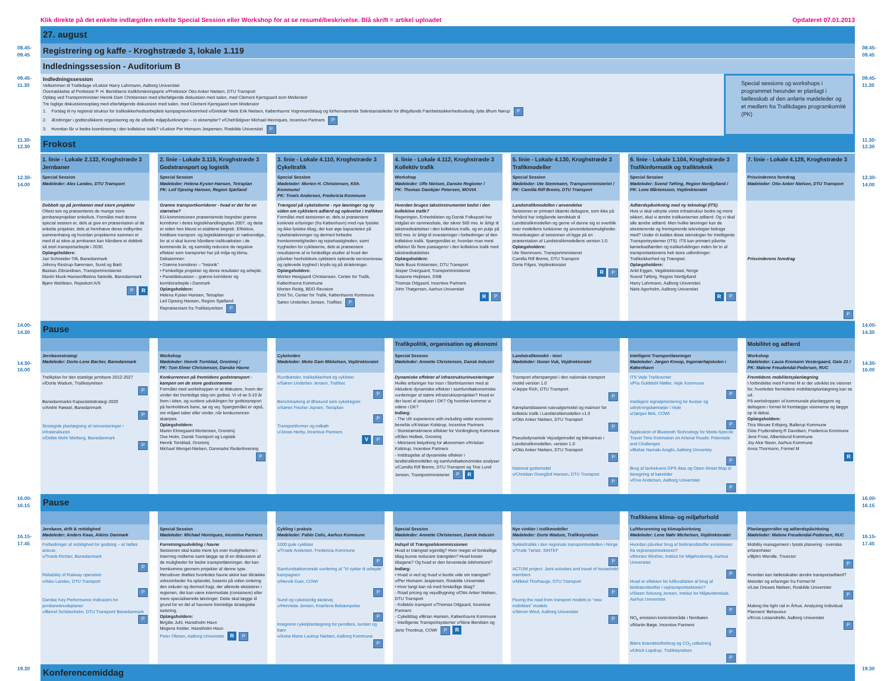Klik direkte på det enkelte indlæg/den enkelte Special Session eller Workshop for at se resumé/beskrivelse. Blå skrift = artikel uploadet Opdateret 07.01.2013
27. august
08.45-
09.45
Registrering og kaffe - Kroghstræde 3, lokale 1.119
08.45-
09.45
Indledningssession - Auditorium B
09.45-
11.30
Indledningssession
Velkommen til Trafikdage v/Lektor Harry Lahrmann, Aalborg Universitet
Overrækkelse af Professor P. H. Bendtsens trafikforskningspris v/Professor Otto Anker Nielsen, DTU Transport
Oplæg ved Transportminister Henrik Dam Christensen med efterfølgende diskussion med salen, med Clement Kjersgaard som Moderator
Tre faglige diskussionsoplæg med efterfølgende diskussion med salen, med Clement Kjersgaard som Moderator
1. Forslag til ny regional struktur for trafiksikkerhedsarbejdets kampagnevirksomhed v/Direktør Niels Erik Nielsen, Københavns Vognmandslaug og forhenværende Sekretariatsleder for Østjyllands Færdselssikkerhedsudvalg Jytte Ørum Nørup P
2. Ændringer i godstrafikkens organisering og de afledte miljøpåvirkninger – to eksempler? v/Chefrådgiver Michael Henriques, Incentive Partners P
3. Hvordan får vi bedre koordinering i den kollektive trafik? v/Lektor Per Homann Jespersen, Roskilde Universitet P
Special sessions og workshops i programmet herunder er planlagt i fællesskab af den anførte mødeleder og et medlem fra Trafikdages programkomité (PK)
09.45-
11.30
11.30-
12.30
Frokost
11.30-
12.30
12.30-
14.00
1. linie - Lokale 2.132, Kroghstræde 3
Jernbaner
2. linie - Lokale 3.115, Kroghstræde 3
Godstransport og logistik
3. linie - Lokale 4.110, Kroghstræde 3
Cykeltrafik
4. linie - Lokale 4.112, Kroghstræde 3
Kollektiv trafik
5. linie - Lokale 4.130, Kroghstræde 3
Trafikmodeller
6. linie - Lokale 1.104, Kroghstræde 3
Trafikinformatik og trafikteknik
7. linie - Lokale 4.128, Kroghstræde 3
Special Session
Mødeleder: Alex Landex, DTU Transport
Special Session
Mødeleder: Helena Kyster-Hansen, Tetraplan
PK: Leif Gjesing Hansen, Region Sjælland
Special Session
Mødeleder: Morten H. Christensen, Kbh. Kommune/
PK: Troels Andersen, Fredericia Kommune
Workshop
Mødeleder: Uffe Nielsen, Danske Regioner /
PK: Thomas Damkjær Petersen, MOVIA
Special Session
Mødeleder: Ute Stemmann, Transportministeriet /
PK: Camilla Riff Brems, DTU Transport
Special Session
Mødeleder: Svend Tøfting, Region Nordjylland /
PK: Lene Mårtensson, Vejdirektoratet
Prisvinderens foredrag
Mødeleder: Otto Anker Nielsen, DTU Transport
Dobbelt op på jernbanen med store projekter
Oftest ses og præsenteres de mange store jernbaneprojekter enkeltvis. Formålet med denne special session er, dels at give en præsentation af de enkelte projekter, dels at fremhæve deres indbyrdes sammenhæng og hvordan projekterne sammen er med til at sikre at jernbanen kan håndtere et dobbelt så stort transportarbejde i 2030.
Oplægsholdere:
Jan Schneider-Tilli, Banedanmark
Johnny Restrup-Sørensen, Sund og Bælt
Bastian Zibrandtsen, Transportministeriet
Martin Munk Hansen/Betina Søreide, Banedanmark
Bjørn Wahlsten, Rejsekort A/S
P R
Grønne transportkorridorer - hvad er det for en størrelse?
EU-kommissionen præsenterede begrebet grønne korridorer i deres logistikhandlingsplan 2007, og dette er siden hen blevet et etableret begreb. Effektive, holdbare transport- og logistikløsninger er nødvendige, for at vi skal kunne håndtere trafikvæksten i de kommende år, og samtidig reducere de negative effekter som transporter har på miljø og klima.
Debatemner:
• Grønne korridorer – ”historik”
• Forskellige projekter og deres resultater og arbejde:
• Paneldiskussion – grønne korridorer og korridorarbejde i Danmark
Oplægsholdere:
Helena Kyster-Hansen, Tetraplan
Leif Gjesing Hansen, Region Sjælland
Repræsentant fra Trafikstyrelsen P
Trængsel på cykelstierne - nye løsninger og ny viden om cyklisters adfærd og oplevelse i trafikken
Formålet med sessionen er, dels at præsentere konkrete erfaringer (fra København) med nye fysiske og ikke-fysiske tiltag, der kan øge kapaciteten på cykelstræknninger og dermed forbedre fremkommeligheden og rejsehastigheden, samt trygheden for cyklisterne, dels at præsentere resultaterne af to forskellige studier af hvad der påvirker henholdsvis cyklisters oplevede serviceniveau og oplevede tryghed i kryds og på strækninger.
Oplægsholdere:
Morten Heegaard Christensen, Center for Trafik, Københavns Kommune
Morten Rettig, BDO Revision
Emil Tin, Center for Trafik, Københavns Kommune
Søren Underlien Jensen, Traffitec P
Hvordan bruges takstinstrumentet bedst i den kollektive trafik?
Regeringen, Enhedslisten og Dansk Folkeparti har indgået en rammeaftale, der sikrer 500 mio. kr årligt til takstnedsættelser i den kollektive trafik, og en pulje på 500 mio. kr årligt til investeringer i forbedringer af den kollektive trafik. Spørgsmålet er, hvordan man mest effektivt får flere passagerer i den kollektive trafik med takstnedsættelser.
Oplægsholdere:
Niels Buus Kristensen, DTU Transport
Jesper Overgaard, Transportministeriet
Susanne Hejlesen, DSB
Thomas Odgaard, Incentive Partners
John Thøgersen, Aarhus Universitet
R P
Landstrafikmodellen i anvendelse
Sessionen er primært tiltænkt deltagere, som ikke på forhånd har indgående kendskab til Landstrafikmodellen og gerne vil danne sig et overblik over modellens funktioner og anvendelsesmuligheder. Hovedvægten af sessionen vil ligge på en præsentation af Landstrafikmodellens version 1.0.
Oplægsholdere:
Ute Stemmann, Transportministeriet
Camilla Riff Brems, DTU Transport
Dorte Filges, Vejdirektoratet
R P
Adfærdspåvirkning med ny teknologi (ITS)
Hvis vi skal udnytte vores infrastruktur bedre og mere sikkert, skal vi ændre trafikanternes adfærd. Og vi skal alle ændre adfærd. Men hvilke løsninger kan de eksisterende og fremspirende teknologier bidrage med? Under ét kaldes disse teknologier for Intelligente Transportsystemer (ITS). ITS kan primært påvirke kørselsadfærden og trafikafviklingen inden for to af transportsektorens helt store udfordringer: Trafiksikkerhed og Trængsel.
Oplægsholdere:
Arild Eggen, Vegdirektoratet, Norge
Svend Tøfting, Region Nordjylland
Harry Lahrmann, Aalborg Universitet
Niels Agerholm, Aalborg Universitet
R P
Prisvinderens foredrag
P
12.30-
14.00
14.00-
14.30
Pause
14.00-
14.30
14.30-
16.00
Trafikpolitik, organisation og økonomi
Mobilitet og adfærd
Jernbanestrategi
Mødeleder: Dorte-Lene Bacher, Banedanmark
Workshop
Mødeleder: Henrik Tornblad, Grontmij /
PK: Tom Elmer Christensen, Danske Havne
Cykelviden
Mødeleder: Mette Dam Mikkelsen, Vejdirektoratet
Special Session
Mødeleder: Annette Christensen, Dansk Industri
Landstrafikmodel - teori
Mødeleder: Goran Vuk, Vejdirektoratet
Intelligent Transportløsninger
Mødeleder: Jørgen Knoop, Ingeniørhøjskolen i København
Workshop
Mødeleder: Laura Kromann Vestergaard, Gate 21 /
PK: Malene Freudendal-Pedersen, RUC
Trafikplan for den statslige jernbane 2012-2027
v/Dorte Wadum, Trafikstyrelsen
P
Banedanmarks Kapacitetsstrategi 2020
v/André Røssel, Banedanmark
P
Strategisk planlægning af reinvesteringer i infrastrukturen
v/Didde Mohr Morberg, Banedanmark
P
Konkurrencen på fremtidens godstransport - kampen om de store godsstrømme
Formålet med workshoppen er at diskutere, hvem der vinder det fremtidige slag om godset. Vi vil se 5-10 år frem i tiden, og vurdere udviklingen for godstransport på henholdsvis bane, sø og vej. Spørgsmålet er også, om miljøet taber eller vinder, når konkurrencen skærpes.
Oplægsholdere:
Martin Elmegaard Mortensen, Grontmij
Ove Holm, Dansk Transport og Logistik
Henrik Tornblad, Grontmij
Michael Wengel-Nielsen, Danmarks Rederiforening
P
Rundkørsler, trafiksikkerhed og cyklister
v/Søren Underlien Jensen, Traffitec
P
Benchmarking af Øresund som cykelregion
v/Søren Fischer Jepsen, Tetraplan
P
Transportformer og indkøb
v/Jonas Herby, Incentive Partners
V P
Dynamiske effekter af infrastrukturinvesteringer
Hvilke erfaringer har man i Storbritannien med at inkludere dynamiske effekter i samfundsøkonomiske vurderinger af større infrastrukturprojekter? Hvad er der lavet af analyser i DK? Og hvordan kommer vi videre i DK?
Indlæg:
- The UK experience with including wider economic benefits v/Kristian Kolstrup, Incentive Partners
- Storstrømsbroens effekter for Vordingborg Kommune v/Ellen Holbek, Grontmij
- Metroens betydning for økonomien v/Kristian Kolstrup, Incentive Partners
- Inddragelse af dynamiske effekter i landstrafikmodellen og samfundsøkonomiske analyser v/Camilla Riff Brems, DTU Transport og Tine Lund Jensen, Transportministeriet P R
Transport efterspørgsel i den nationale transport model version 1.0
v/Jeppe Rich, DTU Transport
P
Køreplansbaseret rutevalgsmodel og matricer for kollektiv trafik i Landstrafikmodellen v1.0
v/Otto Anker Nielsen, DTU Transport
P
Pseudodynamisk Vejvalgsmodel og bilmatricer i Landstrafikmodellen, version 1.0
v/Otto Anker Nielsen, DTU Transport
P
National godsmodel
v/Christian Overgård Hansen, DTU Transport
P
ITS Vejle Trafikcenter
v/Pia Gulddahl Møller, Vejle Kommune
P
Intelligent signalprioritering for busser og udrykningskøretøjer i Vejle
v/Jørgen Birk, COWI
P
Application of Bluetooth Technology for Mode-Specific Travel Time Estimation on Arterial Roads: Potentials and Challenges
v/Bahar Namaki Araghi, Aalborg University
P
Brug af lavfrekvent GPS data og Open-Street Map til beregning af køretider
v/Ove Andersen, Aalborg Universitet
P
Fremtidens mobilitetsplanlægning
I forbindelse med Formel M er der udviklet tre visioner for, hvorledes fremtidens mobilitetsplanlægning kan se ud.
På workshoppen vil kommunale planlæggere og deltagere i formel M fremlægge visionerne og lægge op til debat.
Oplægsholdere:
Tina Wexøe Ertbjerg, Ballerup Kommune
Gitte Frydensberg R Davidsen, Fredericia Kommune
Jens Frost, Albertslund Kommune
Joy Alrø Steen, Aarhus Kommune
Anna Thormann, Formel M
R
14.30-
16.00
16.00-
16.15
Pause
16.00-
16.15
16.15-
17.45
Trafikkens klima- og miljøforhold
Jernbane, drift & rettidighed
Mødeleder: Anders Kaas, Atkins Danmark
Special Session
Mødeleder: Michael Henriques, Incentive Partners
Cykling i praksis
Mødeleder: Pablo Celis, Aarhus Kommune
Special Session
Mødeleder: Annette Christensen, Dansk Industri
Nye vinkler i trafikmodeller
Mødeleder: Dorte Wadum, Trafikstyrelsen
Luftforurening og klimapåvirkning
Mødeleder: Lene Nøhr Michelsen, Vejdirektoratet
Planlæggerroller og adfærdspåvirkning
Mødeleder: Malene Freudendal-Pedersen, RUC
Forbedringer af rettidighed for godstog – et fælles ansvar.
v/Troels Richter, Banedanmark
P
Reliability of Railway operation
v/Alex Landex, DTU Transport
P
Danske Key Performance Indicators for jernbaneknudeplaner
v/Bernd Schittenhelm, DTU Transport/ Banedanmark
P
Forretningsudvikling i havne
Sessionen skal kaste mere lys over mulighederne i Interrreg midlerne samt lægge op til en diskussion af de muligheder for bedre transportløsninger, der kan fremkomme gennem projekter af denne type. Herudover drøftes hvorledes havne aktivt kan tiltrække virksomheder fra oplandet, baseret på viden omkring den industri og dermed fragt, der allerede eksisterer i regionen, det kan være intermodale (containere) eller mere specialiserede løsninger. Dette skal lægge til grund for en del af havnens fremtidige strategiske satsning.
Oplægsholdere:
Birgitte Juhl, Hanstholm Havn
Mogens Kettler, Hanstholm Havn
Peter Olesen, Aalborg Universitet R P
1000 gule cyklister
v/Troels Andersen, Fredericia Kommune
P
Samfundsøkonomisk vurdering af ”Vi cykler til arbejde” kampagnen
v/Henrik Duer, COWI
P
Sund og cykelvenlig skolevej
v/Henriette Jensen, Kræftens Bekæmpelse
P
Integreret cykelplanlægning for pendlere, turister og børn
v/Anne Marie Lautrup Nielsen, Aalborg Kommune
P
Indspil til Trængselskommissionen
Hvad er trængsel egentlig? Hvor meget vil forskellige tiltag kunne reducere trængslen? Hvad koster tiltagene? Og hvad er den forventede tidshorisont?
Indlæg:
• Hvad vi ved og hvad vi burde vide om trængsel? v/Per Homann Jespersen, Roskilde Universitet
• Hvor langt kan nå med forskellige tiltag?
- Road pricing og vejudbygning v/Otto Anker Nielsen, DTU Transport
- Kollektiv transport v/Thomas Odgaard, Incentive Partners
- Cykeltiltag v/Brian Hansen, Københavns Kommune
- Intelligente Transportsystemer v/Stine Bendsen og Jens Thordrup, COWI P R
Sykkeltrafikk i den regionale transportmodellen i Norge
v/Trude Tørset, SINTEF
P
ACTUM project: Joint activities and travel of household members
v/Mikkel Thorhauge, DTU Transport
P
Paving the road from transport models to “new mobilities” models
v/Simon Wind, Aalborg Universitet
P
Hvordan påvirker brug af biobrændstoffer emissionen fra vejtransportsektoren?
v/Morten Winther, Institut for Miljøforskning, Aarhus Universitet
P
Hvad er effekten for luftkvaliteten af brug af biobrændstoffer i vejtransportsektoren?
v/Steen Solvang Jensen, Institut for Miljøvidenskab, Aarhus Universitet
P
NO<sub>x</sub> emission kontrolområde i Nordsøen
v/Martin Bøge, Incentive Partners
P
Bilers brændstofforbrug og CO<sub>2</sub> udledning
v/Ulrich Lopdrup, Trafikstyrelsen
P
Mobility management i fysisk planering - svenska erfarenheter
v/Björn Wendle, Trivector
P
Hvordan kan fællesskaber ændre transportadfærd? Metoder og erfaringer fra Formel M
v/Lise Drewes Nielsen, Roskilde Universitet
P
Making the light rail in Århus. Analyzing Individual Planners’ Behaviour
v/Enza Lissandrello, Aalborg Universitet
P
16.15-
17.45
19.30
Konferencemiddag
19.30